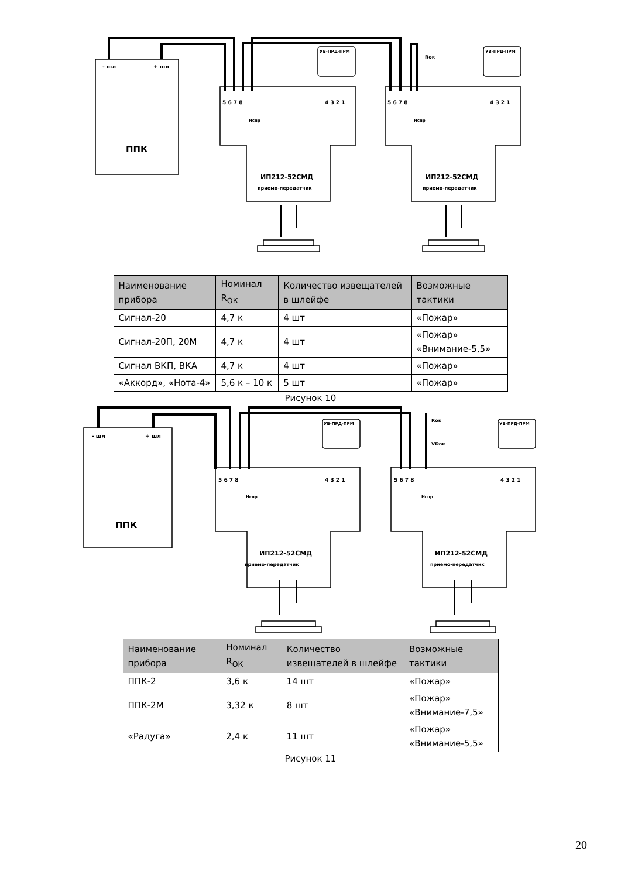- шл
+ шл
ППК
ИП212-52СМД
приемо-передатчик
ИП212-52СМД
приемо-передатчик
УВ-ПРД-ПРМ
УВ-ПРД-ПРМ
Rок
5 6 7 8
4 3 2 1
5 6 7 8
4 3 2 1
Нспр
Нспр
| Наименование прибора | Номинал R<sub>ОК</sub> | Количество извещателей в шлейфе | Возможные тактики |
| --- | --- | --- | --- |
| Сигнал-20 | 4,7 к | 4 шт | «Пожар» |
| Сигнал-20П, 20М | 4,7 к | 4 шт | «Пожар» «Внимание-5,5» |
| Сигнал ВКП, ВКА | 4,7 к | 4 шт | «Пожар» |
| «Аккорд», «Нота-4» | 5,6 к – 10 к | 5 шт | «Пожар» |
Рисунок 10
- шл
+ шл
ППК
ИП212-52СМД
приемо-передатчик
ИП212-52СМД
приемо-передатчик
УВ-ПРД-ПРМ
УВ-ПРД-ПРМ
Rок
VDок
5 6 7 8
4 3 2 1
5 6 7 8
4 3 2 1
Нспр
Нспр
| Наименование прибора | Номинал R<sub>ОК</sub> | Количество извещателей в шлейфе | Возможные тактики |
| --- | --- | --- | --- |
| ППК-2 | 3,6 к | 14 шт | «Пожар» |
| ППК-2М | 3,32 к | 8 шт | «Пожар» «Внимание-7,5» |
| «Радуга» | 2,4 к | 11 шт | «Пожар» «Внимание-5,5» |
Рисунок 11
20